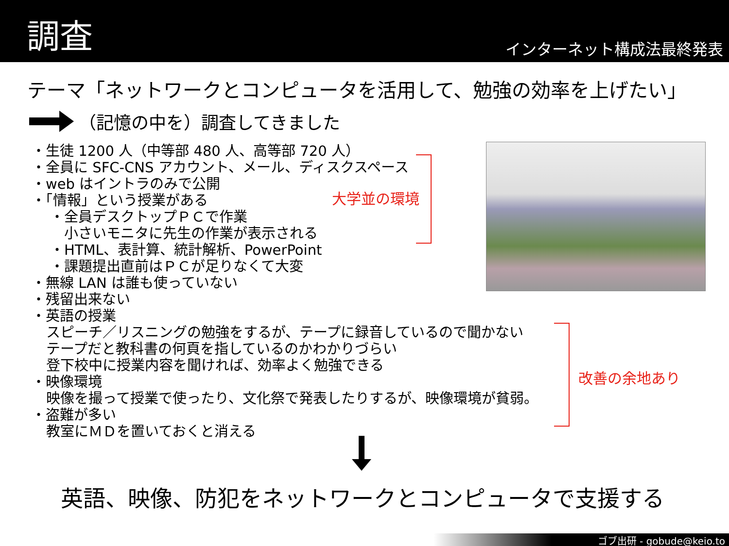調査
インターネット構成法最終発表
テーマ「ネットワークとコンピュータを活用して、勉強の効率を上げたい」
（記憶の中を）調査してきました
・生徒 1200 人（中等部 480 人、高等部 720 人）
・全員に SFC-CNS アカウント、メール、ディスクスペース
・web はイントラのみで公開
・「情報」という授業がある
・全員デスクトップＰＣで作業
　小さいモニタに先生の作業が表示される
・HTML、表計算、統計解析、PowerPoint
・課題提出直前はＰＣが足りなくて大変
・無線 LAN は誰も使っていない
・残留出来ない
・英語の授業
スピーチ／リスニングの勉強をするが、テープに録音しているので聞かない
テープだと教科書の何頁を指しているのかわかりづらい
登下校中に授業内容を聞ければ、効率よく勉強できる
・映像環境
映像を撮って授業で使ったり、文化祭で発表したりするが、映像環境が貧弱。
・盗難が多い
教室にＭＤを置いておくと消える
大学並の環境
改善の余地あり
英語、映像、防犯をネットワークとコンピュータで支援する
ゴブ出研 - gobude@keio.to